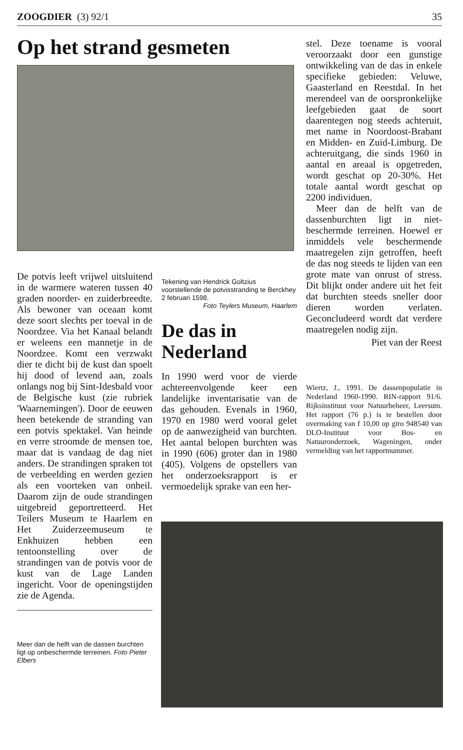ZOOGDIER (3) 92/1 35
Op het strand gesmeten
De potvis leeft vrijwel uitsluitend in de warmere wateren tussen 40 graden noorder- en zuiderbreedte. Als bewoner van oceaan komt deze soort slechts per toeval in de Noordzee. Via het Kanaal belandt er weleens een mannetje in de Noordzee. Komt een verzwakt dier te dicht bij de kust dan spoelt hij dood of levend aan, zoals onlangs nog bij Sint-Idesbald voor de Belgische kust (zie rubriek 'Waarnemingen'). Door de eeuwen heen betekende de stranding van een potvis spektakel. Van heinde en verre stroomde de mensen toe, maar dat is vandaag de dag niet anders. De strandingen spraken tot de verbeelding en werden gezien als een voorteken van onheil. Daarom zijn de oude strandingen uitgebreid geportretteerd. Het Teilers Museum te Haarlem en Het Zuiderzeemuseum te Enkhuizen hebben een tentoonstelling over de strandingen van de potvis voor de kust van de Lage Landen ingericht. Voor de openingstijden zie de Agenda.
Meer dan de helft van de dassen burchten ligt op onbeschermde terreinen. Foto Pieter Elbers
Tekening van Hendrick Goltzius voorstellende de potvisstranding te Berckhey 2 februari 1598.
Foto Teylers Museum, Haarlem
De das in Nederland
In 1990 werd voor de vierde achtereenvolgende keer een landelijke inventarisatie van de das gehouden. Evenals in 1960, 1970 en 1980 werd vooral gelet op de aanwezigheid van burchten. Het aantal belopen burchten was in 1990 (606) groter dan in 1980 (405). Volgens de opstellers van het onderzoeksrapport is er vermoedelijk sprake van een her-
stel. Deze toename is vooral veroorzaakt door een gunstige ontwikkeling van de das in enkele specifieke gebieden: Veluwe, Gaasterland en Reestdal. In het merendeel van de oorspronkelijke leefgebieden gaat de soort daarentegen nog steeds achteruit, met name in Noordoost-Brabant en Midden- en Zuid-Limburg. De achteruitgang, die sinds 1960 in aantal en areaal is opgetreden, wordt geschat op 20-30%. Het totale aantal wordt geschat op 2200 individuen.
Meer dan de helft van de dassenburchten ligt in niet-beschermde terreinen. Hoewel er inmiddels vele beschermende maatregelen zijn getroffen, heeft de das nog steeds te lijden van een grote mate van onrust of stress. Dit blijkt onder andere uit het feit dat burchten steeds sneller door dieren worden verlaten. Geconcludeerd wordt dat verdere maatregelen nodig zijn.
Piet van der Reest
Wiertz, J., 1991. De dassenpopulatie in Nederland 1960-1990. RIN-rapport 91/6. Rijksinstituut voor Natuurbeheer, Leersum. Het rapport (76 p.) is te bestellen door overmaking van f 10,00 op giro 948540 van DLO-Instituut voor Bos- en Natuuronderzoek, Wageningen, onder vermelding van het rapportnummer.